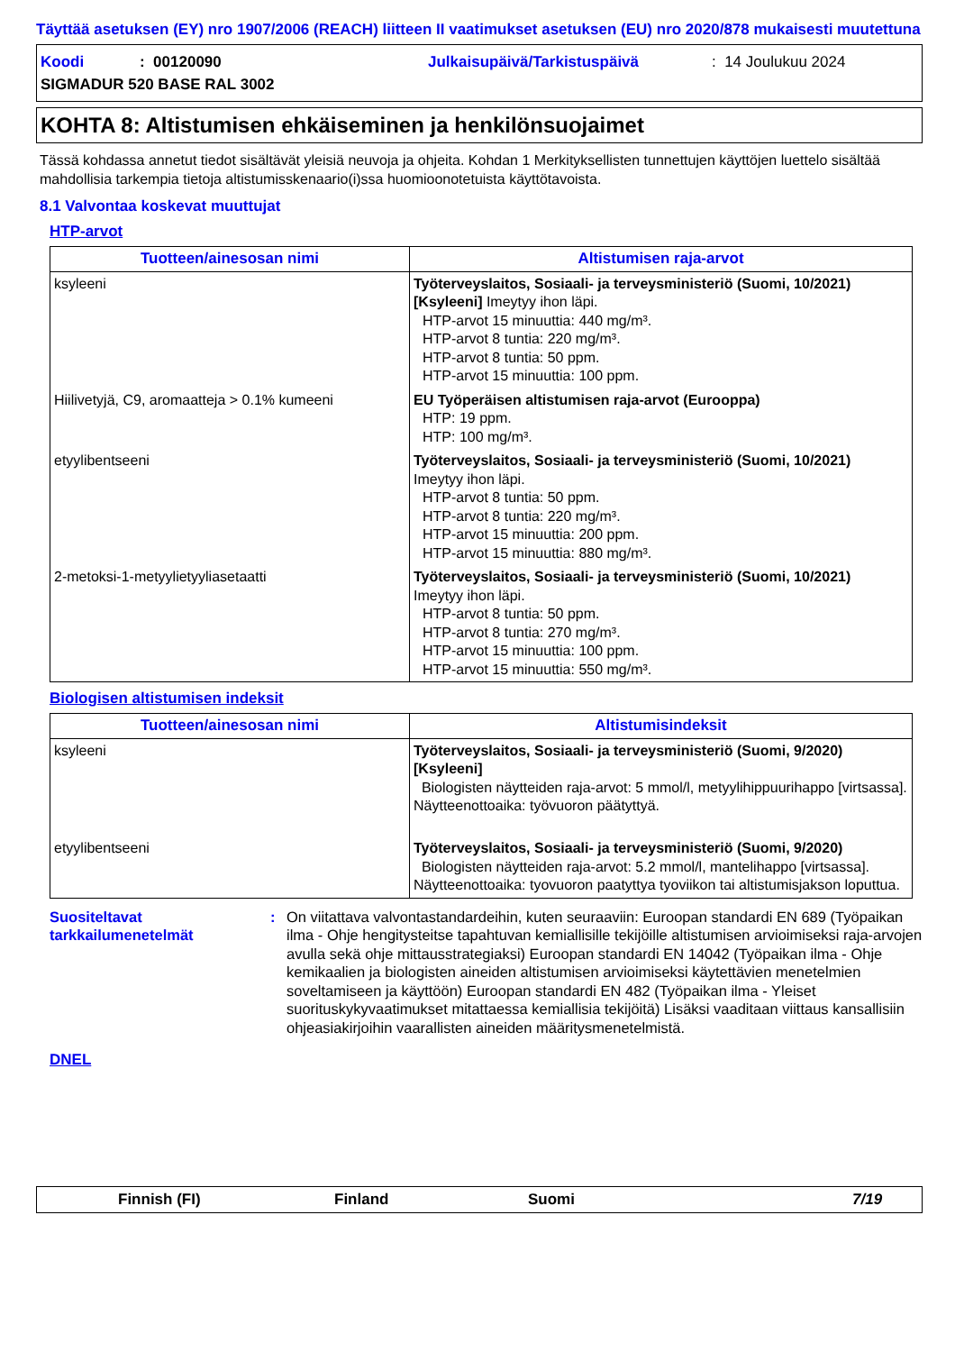Täyttää asetuksen (EY) nro 1907/2006 (REACH) liitteen II vaatimukset asetuksen (EU) nro 2020/878 mukaisesti muutettuna
Koodi: 00120090 Julkaisupäivä/Tarkistuspäivä: 14 Joulukuu 2024
SIGMADUR 520 BASE RAL 3002
KOHTA 8: Altistumisen ehkäiseminen ja henkilönsuojaimet
Tässä kohdassa annetut tiedot sisältävät yleisiä neuvoja ja ohjeita. Kohdan 1 Merkityksellisten tunnettujen käyttöjen luettelo sisältää mahdollisia tarkempia tietoja altistumisskenaario(i)ssa huomioonotetuista käyttötavoista.
8.1 Valvontaa koskevat muuttujat
HTP-arvot
| Tuotteen/ainesosan nimi | Altistumisen raja-arvot |
| --- | --- |
| ksyleeni | Työterveyslaitos, Sosiaali- ja terveysministeriö (Suomi, 10/2021) [Ksyleeni] Imeytyy ihon läpi. HTP-arvot 15 minuuttia: 440 mg/m³. HTP-arvot 8 tuntia: 220 mg/m³. HTP-arvot 8 tuntia: 50 ppm. HTP-arvot 15 minuuttia: 100 ppm. |
| Hiilivetyjä, C9, aromaatteja > 0.1% kumeeni | EU Työperäisen altistumisen raja-arvot (Eurooppa) HTP: 19 ppm. HTP: 100 mg/m³. |
| etyylibentseeni | Työterveyslaitos, Sosiaali- ja terveysministeriö (Suomi, 10/2021) Imeytyy ihon läpi. HTP-arvot 8 tuntia: 50 ppm. HTP-arvot 8 tuntia: 220 mg/m³. HTP-arvot 15 minuuttia: 200 ppm. HTP-arvot 15 minuuttia: 880 mg/m³. |
| 2-metoksi-1-metyylietyyliasetaatti | Työterveyslaitos, Sosiaali- ja terveysministeriö (Suomi, 10/2021) Imeytyy ihon läpi. HTP-arvot 8 tuntia: 50 ppm. HTP-arvot 8 tuntia: 270 mg/m³. HTP-arvot 15 minuuttia: 100 ppm. HTP-arvot 15 minuuttia: 550 mg/m³. |
Biologisen altistumisen indeksit
| Tuotteen/ainesosan nimi | Altistumisindeksit |
| --- | --- |
| ksyleeni | Työterveyslaitos, Sosiaali- ja terveysministeriö (Suomi, 9/2020) [Ksyleeni] Biologisten näytteiden raja-arvot: 5 mmol/l, metyylihippuurihappo [virtsassa]. Näytteenottoaika: työvuoron päätyttyä. |
| etyylibentseeni | Työterveyslaitos, Sosiaali- ja terveysministeriö (Suomi, 9/2020) Biologisten näytteiden raja-arvot: 5.2 mmol/l, mantelihappo [virtsassa]. Näytteenottoaika: tyovuoron paatyttya tyoviikon tai altistumisjakson loputtua. |
Suositeltavat tarkkailumenetelmät
: On viitattava valvontastandardeihin, kuten seuraaviin: Euroopan standardi EN 689 (Työpaikan ilma - Ohje hengitysteitse tapahtuvan kemiallisille tekijöille altistumisen arvioimiseksi raja-arvojen avulla sekä ohje mittausstrategiaksi) Euroopan standardi EN 14042 (Työpaikan ilma - Ohje kemikaalien ja biologisten aineiden altistumisen arvioimiseksi käytettävien menetelmien soveltamiseen ja käyttöön) Euroopan standardi EN 482 (Työpaikan ilma - Yleiset suorituskykyvaatimukset mitattaessa kemiallisia tekijöitä) Lisäksi vaaditaan viittaus kansallisiin ohjeasiakirjoihin vaarallisten aineiden määritysmenetelmistä.
DNEL
Finnish (FI) Finland Suomi 7/19